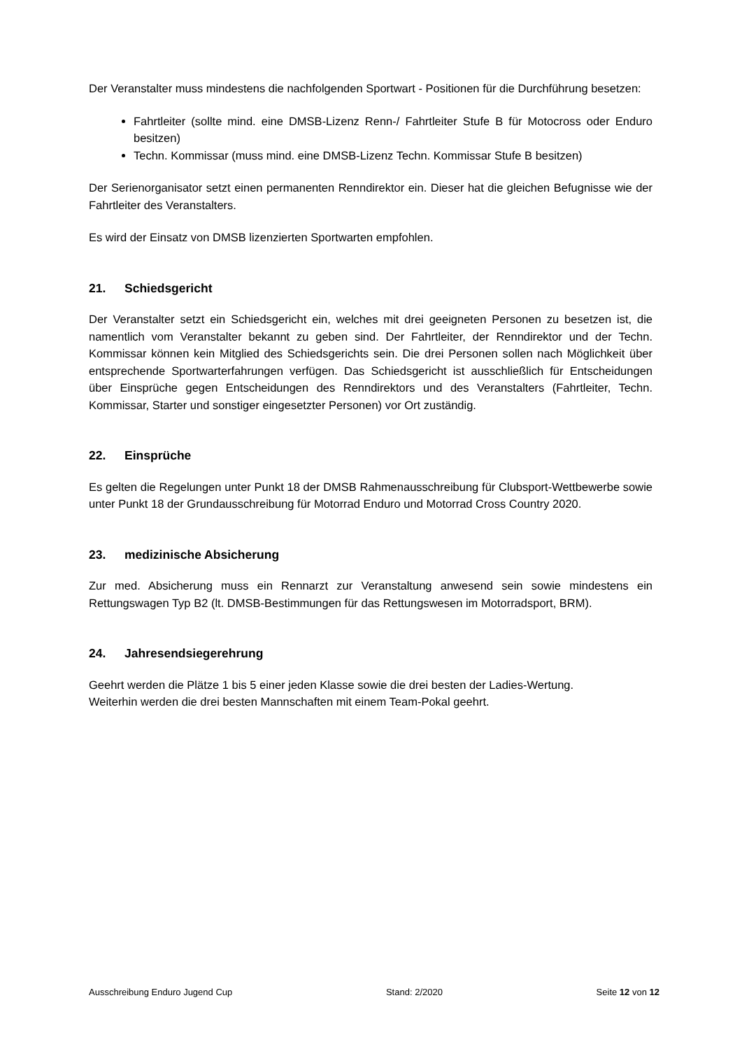Der Veranstalter muss mindestens die nachfolgenden Sportwart - Positionen für die Durchführung besetzen:
Fahrtleiter (sollte mind. eine DMSB-Lizenz Renn-/ Fahrtleiter Stufe B für Motocross oder Enduro besitzen)
Techn. Kommissar (muss mind. eine DMSB-Lizenz Techn. Kommissar Stufe B besitzen)
Der Serienorganisator setzt einen permanenten Renndirektor ein. Dieser hat die gleichen Befugnisse wie der Fahrtleiter des Veranstalters.
Es wird der Einsatz von DMSB lizenzierten Sportwarten empfohlen.
21. Schiedsgericht
Der Veranstalter setzt ein Schiedsgericht ein, welches mit drei geeigneten Personen zu besetzen ist, die namentlich vom Veranstalter bekannt zu geben sind. Der Fahrtleiter, der Renndirektor und der Techn. Kommissar können kein Mitglied des Schiedsgerichts sein. Die drei Personen sollen nach Möglichkeit über entsprechende Sportwarterfahrungen verfügen. Das Schiedsgericht ist ausschließlich für Entscheidungen über Einsprüche gegen Entscheidungen des Renndirektors und des Veranstalters (Fahrtleiter, Techn. Kommissar, Starter und sonstiger eingesetzter Personen) vor Ort zuständig.
22. Einsprüche
Es gelten die Regelungen unter Punkt 18 der DMSB Rahmenausschreibung für Clubsport-Wettbewerbe sowie unter Punkt 18 der Grundausschreibung für Motorrad Enduro und Motorrad Cross Country 2020.
23. medizinische Absicherung
Zur med. Absicherung muss ein Rennarzt zur Veranstaltung anwesend sein sowie mindestens ein Rettungswagen Typ B2 (lt. DMSB-Bestimmungen für das Rettungswesen im Motorradsport, BRM).
24. Jahresendsiegerehrung
Geehrt werden die Plätze 1 bis 5 einer jeden Klasse sowie die drei besten der Ladies-Wertung.
Weiterhin werden die drei besten Mannschaften mit einem Team-Pokal geehrt.
Ausschreibung Enduro Jugend Cup Stand: 2/2020 Seite 12 von 12